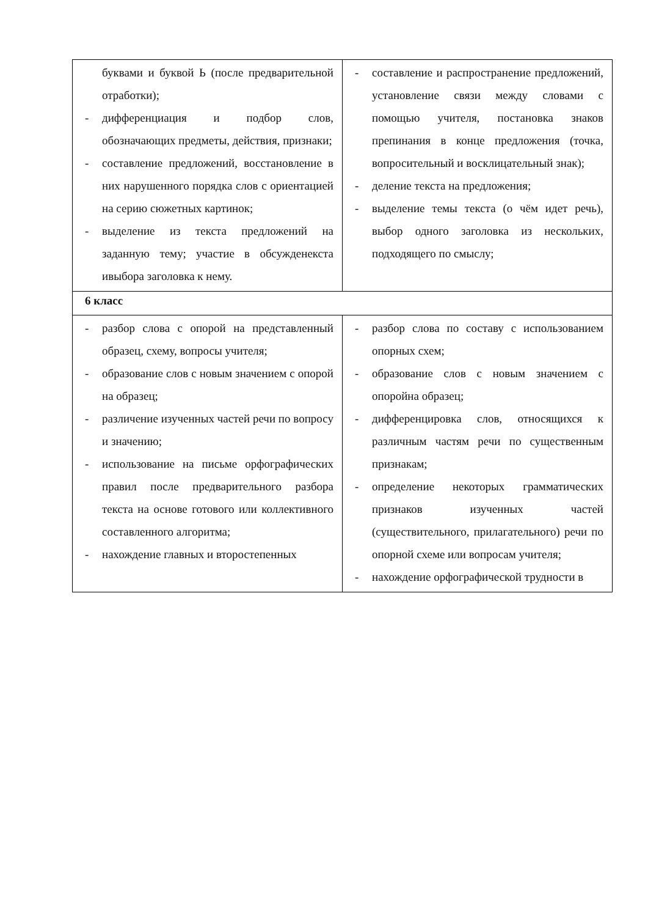| буквами и буквой Ь (после предварительной отработки); - дифференциация и подбор слов, обозначающих предметы, действия, признаки; - составление предложений, восстановление в них нарушенного порядка слов с ориентацией на серию сюжетных картинок; - выделение из текста предложений на заданную тему; участие в обсужденекста ивыбора заголовка к нему. | - составление и распространение предложений, установление связи между словами с помощью учителя, постановка знаков препинания в конце предложения (точка, вопросительный и восклицательный знак); - деление текста на предложения; - выделение темы текста (о чём идет речь), выбор одного заголовка из нескольких, подходящего по смыслу; |
| 6 класс | |
| - разбор слова с опорой на представленный образец, схему, вопросы учителя; - образование слов с новым значением с опорой на образец; - различение изученных частей речи по вопросу и значению; - использование на письме орфографических правил после предварительного разбора текста на основе готового или коллективного составленного алгоритма; - нахождение главных и второстепенных | - разбор слова по составу с использованием опорных схем; - образование слов с новым значением с опоройна образец; - дифференцировка слов, относящихся к различным частям речи по существенным признакам; - определение некоторых грамматических признаков изученных частей (существительного, прилагательного) речи по опорной схеме или вопросам учителя; - нахождение орфографической трудности в |